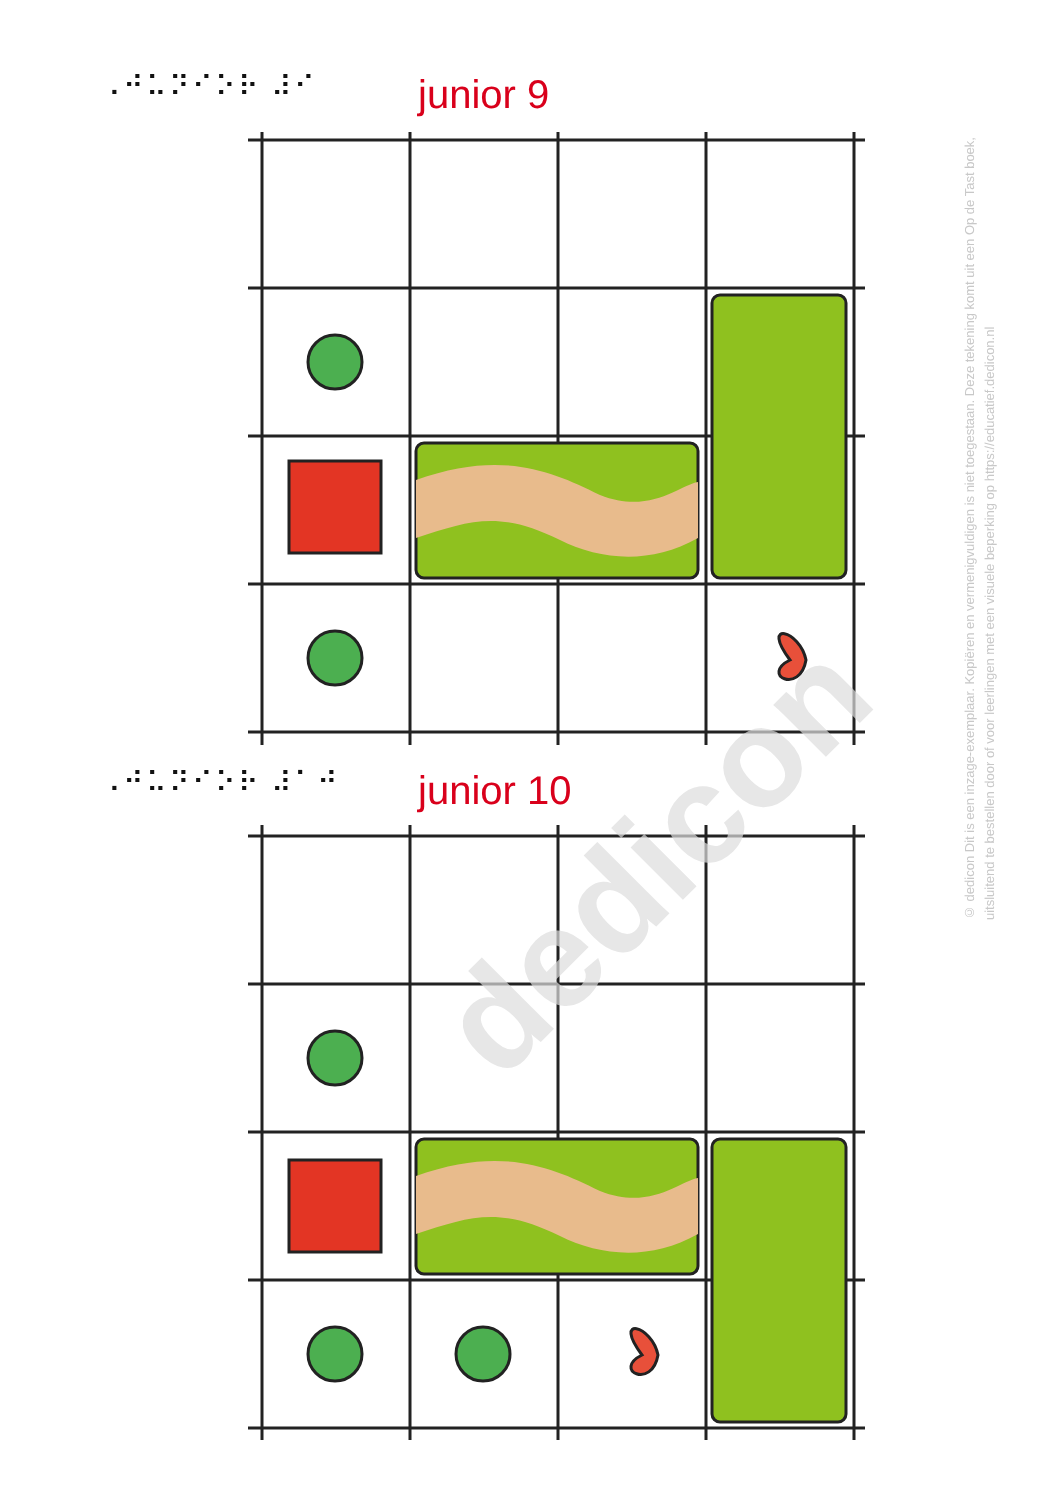dedicon
⠠⠚⠥⠝⠊⠕⠗ ⠼⠊ junior 9
⠠⠚⠥⠝⠊⠕⠗ ⠼⠁⠚ junior 10
© dedicon Dit is een inzage-exemplaar. Kopiëren en vermenigvuldigen is niet toegestaan. Deze tekening komt uit een Op de Tast boek, uitsluitend te bestellen door of voor leerlingen met een visuele beperking op https://educatief.dedicon.nl